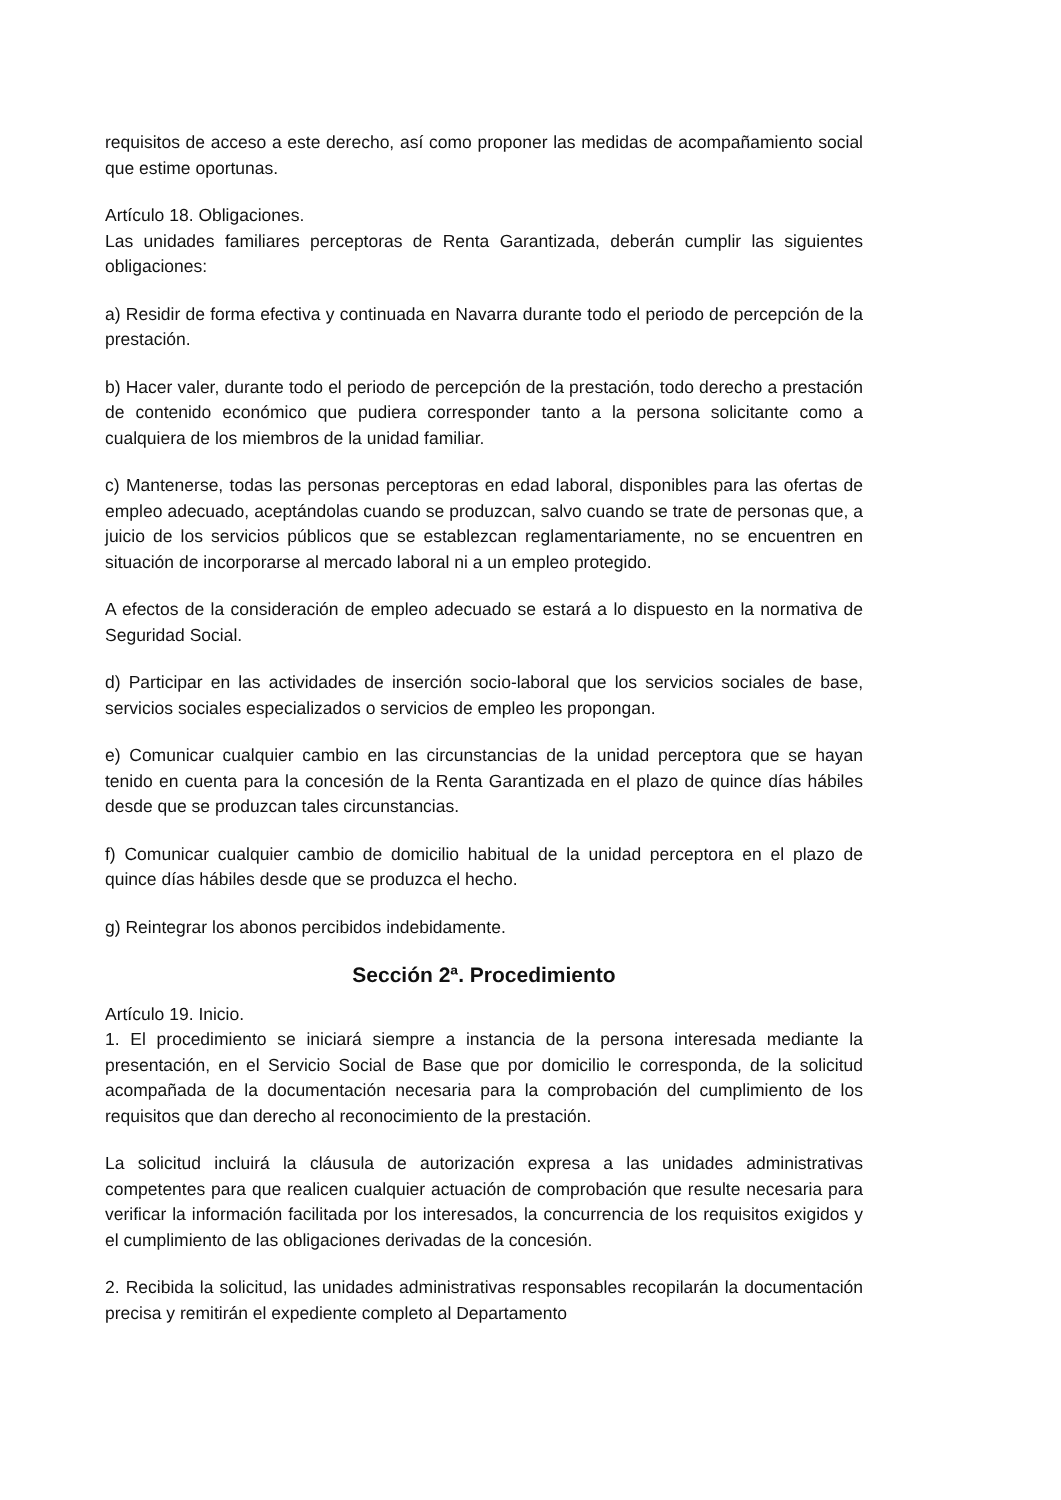requisitos de acceso a este derecho, así como proponer las medidas de acompañamiento social que estime oportunas.
Artículo 18. Obligaciones.
Las unidades familiares perceptoras de Renta Garantizada, deberán cumplir las siguientes obligaciones:
a) Residir de forma efectiva y continuada en Navarra durante todo el periodo de percepción de la prestación.
b) Hacer valer, durante todo el periodo de percepción de la prestación, todo derecho a prestación de contenido económico que pudiera corresponder tanto a la persona solicitante como a cualquiera de los miembros de la unidad familiar.
c) Mantenerse, todas las personas perceptoras en edad laboral, disponibles para las ofertas de empleo adecuado, aceptándolas cuando se produzcan, salvo cuando se trate de personas que, a juicio de los servicios públicos que se establezcan reglamentariamente, no se encuentren en situación de incorporarse al mercado laboral ni a un empleo protegido.
A efectos de la consideración de empleo adecuado se estará a lo dispuesto en la normativa de Seguridad Social.
d) Participar en las actividades de inserción socio-laboral que los servicios sociales de base, servicios sociales especializados o servicios de empleo les propongan.
e) Comunicar cualquier cambio en las circunstancias de la unidad perceptora que se hayan tenido en cuenta para la concesión de la Renta Garantizada en el plazo de quince días hábiles desde que se produzcan tales circunstancias.
f) Comunicar cualquier cambio de domicilio habitual de la unidad perceptora en el plazo de quince días hábiles desde que se produzca el hecho.
g) Reintegrar los abonos percibidos indebidamente.
Sección 2ª. Procedimiento
Artículo 19. Inicio.
1. El procedimiento se iniciará siempre a instancia de la persona interesada mediante la presentación, en el Servicio Social de Base que por domicilio le corresponda, de la solicitud acompañada de la documentación necesaria para la comprobación del cumplimiento de los requisitos que dan derecho al reconocimiento de la prestación.
La solicitud incluirá la cláusula de autorización expresa a las unidades administrativas competentes para que realicen cualquier actuación de comprobación que resulte necesaria para verificar la información facilitada por los interesados, la concurrencia de los requisitos exigidos y el cumplimiento de las obligaciones derivadas de la concesión.
2. Recibida la solicitud, las unidades administrativas responsables recopilarán la documentación precisa y remitirán el expediente completo al Departamento